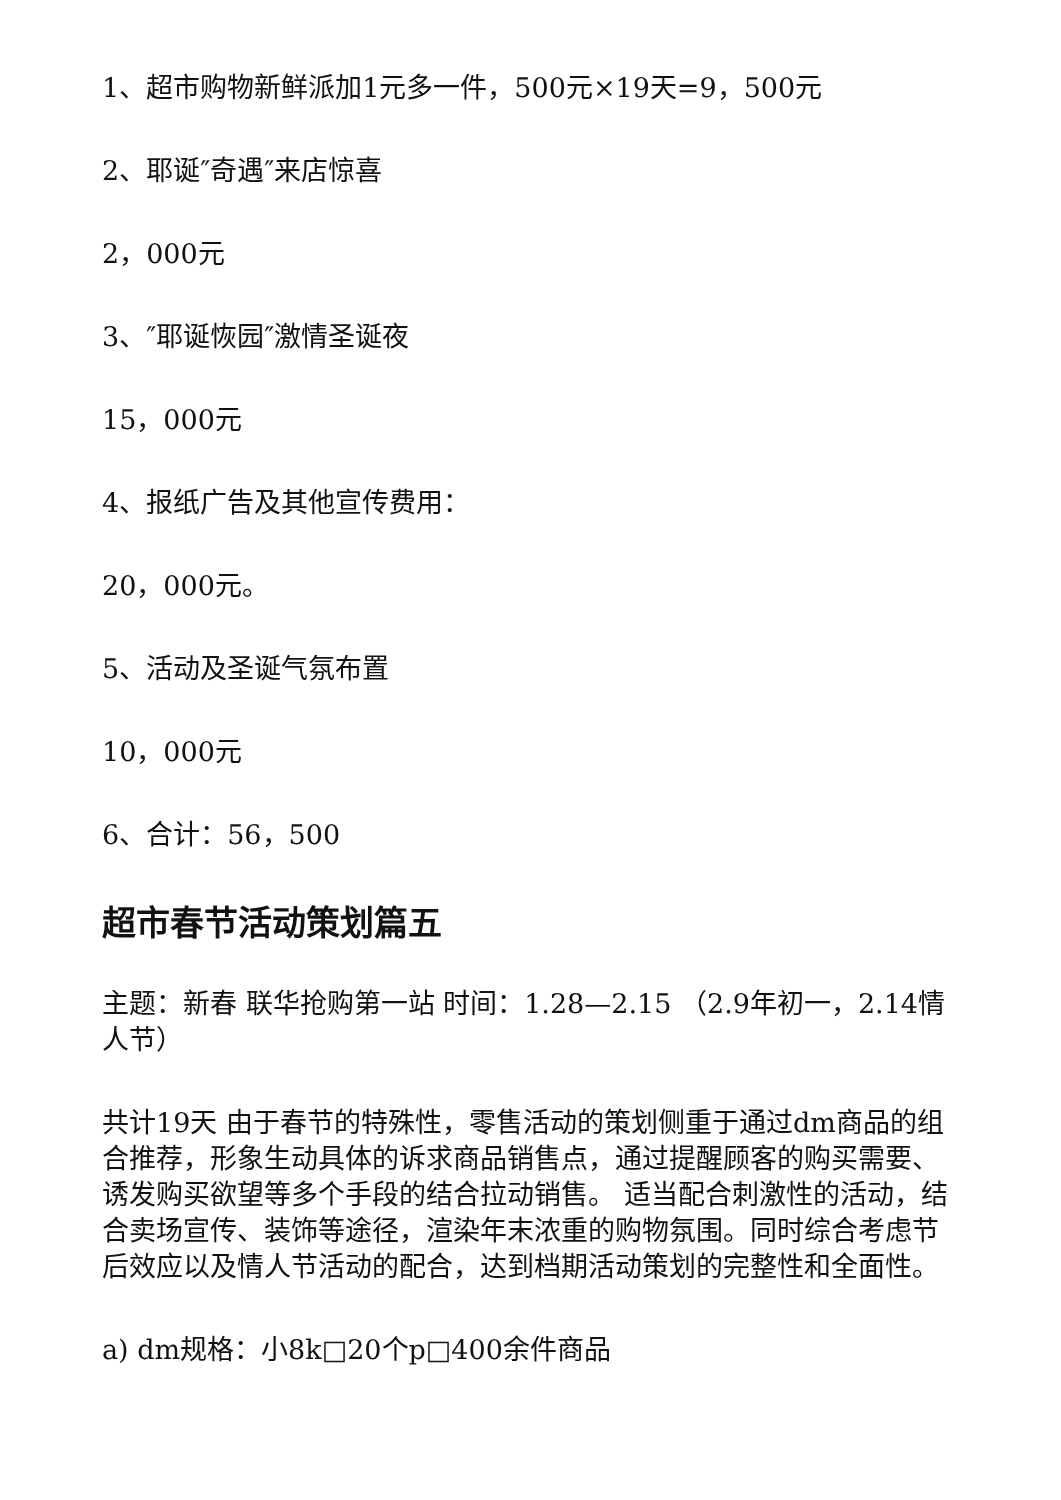1、超市购物新鲜派加1元多一件，500元×19天=9，500元
2、耶诞″奇遇″来店惊喜
2，000元
3、″耶诞恢园″激情圣诞夜
15，000元
4、报纸广告及其他宣传费用：
20，000元。
5、活动及圣诞气氛布置
10，000元
6、合计：56，500
超市春节活动策划篇五
主题：新春 联华抢购第一站 时间：1.28—2.15 （2.9年初一，2.14情人节）
共计19天 由于春节的特殊性，零售活动的策划侧重于通过dm商品的组合推荐，形象生动具体的诉求商品销售点，通过提醒顾客的购买需要、诱发购买欲望等多个手段的结合拉动销售。 适当配合刺激性的活动，结合卖场宣传、装饰等途径，渲染年末浓重的购物氛围。同时综合考虑节后效应以及情人节活动的配合，达到档期活动策划的完整性和全面性。
a) dm规格：小8k□20个p□400余件商品